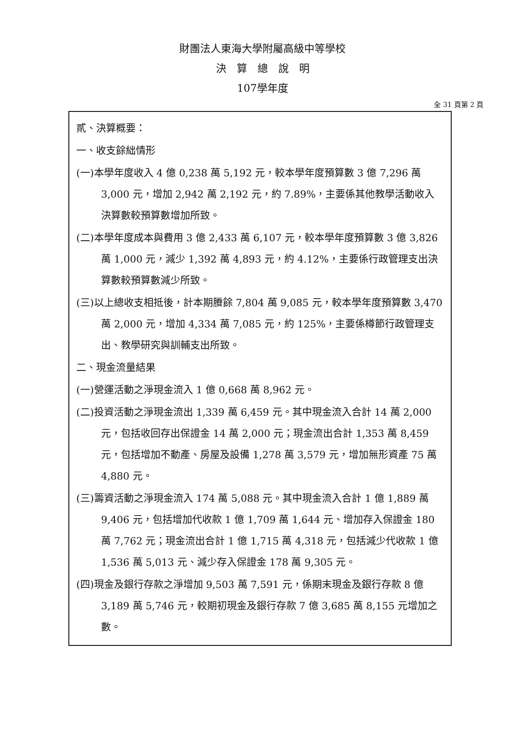財團法人東海大學附屬高級中等學校
決　算　總　說　明
107學年度
全 31 頁第 2 頁
貳、決算概要：
一、收支餘絀情形
(一)本學年度收入 4 億 0,238 萬 5,192 元，較本學年度預算數 3 億 7,296 萬 3,000 元，增加 2,942 萬 2,192 元，約 7.89%，主要係其他教學活動收入決算數較預算數增加所致。
(二)本學年度成本與費用 3 億 2,433 萬 6,107 元，較本學年度預算數 3 億 3,826 萬 1,000 元，減少 1,392 萬 4,893 元，約 4.12%，主要係行政管理支出決算數較預算數減少所致。
(三)以上總收支相抵後，計本期賸餘 7,804 萬 9,085 元，較本學年度預算數 3,470 萬 2,000 元，增加 4,334 萬 7,085 元，約 125%，主要係樽節行政管理支出、教學研究與訓輔支出所致。
二、現金流量結果
(一)營運活動之淨現金流入 1 億 0,668 萬 8,962 元。
(二)投資活動之淨現金流出 1,339 萬 6,459 元。其中現金流入合計 14 萬 2,000 元，包括收回存出保證金 14 萬 2,000 元；現金流出合計 1,353 萬 8,459 元，包括增加不動產、房屋及設備 1,278 萬 3,579 元，增加無形資產 75 萬 4,880 元。
(三)籌資活動之淨現金流入 174 萬 5,088 元。其中現金流入合計 1 億 1,889 萬 9,406 元，包括增加代收款 1 億 1,709 萬 1,644 元、增加存入保證金 180 萬 7,762 元；現金流出合計 1 億 1,715 萬 4,318 元，包括減少代收款 1 億 1,536 萬 5,013 元、減少存入保證金 178 萬 9,305 元。
(四)現金及銀行存款之淨增加 9,503 萬 7,591 元，係期末現金及銀行存款 8 億 3,189 萬 5,746 元，較期初現金及銀行存款 7 億 3,685 萬 8,155 元增加之數。